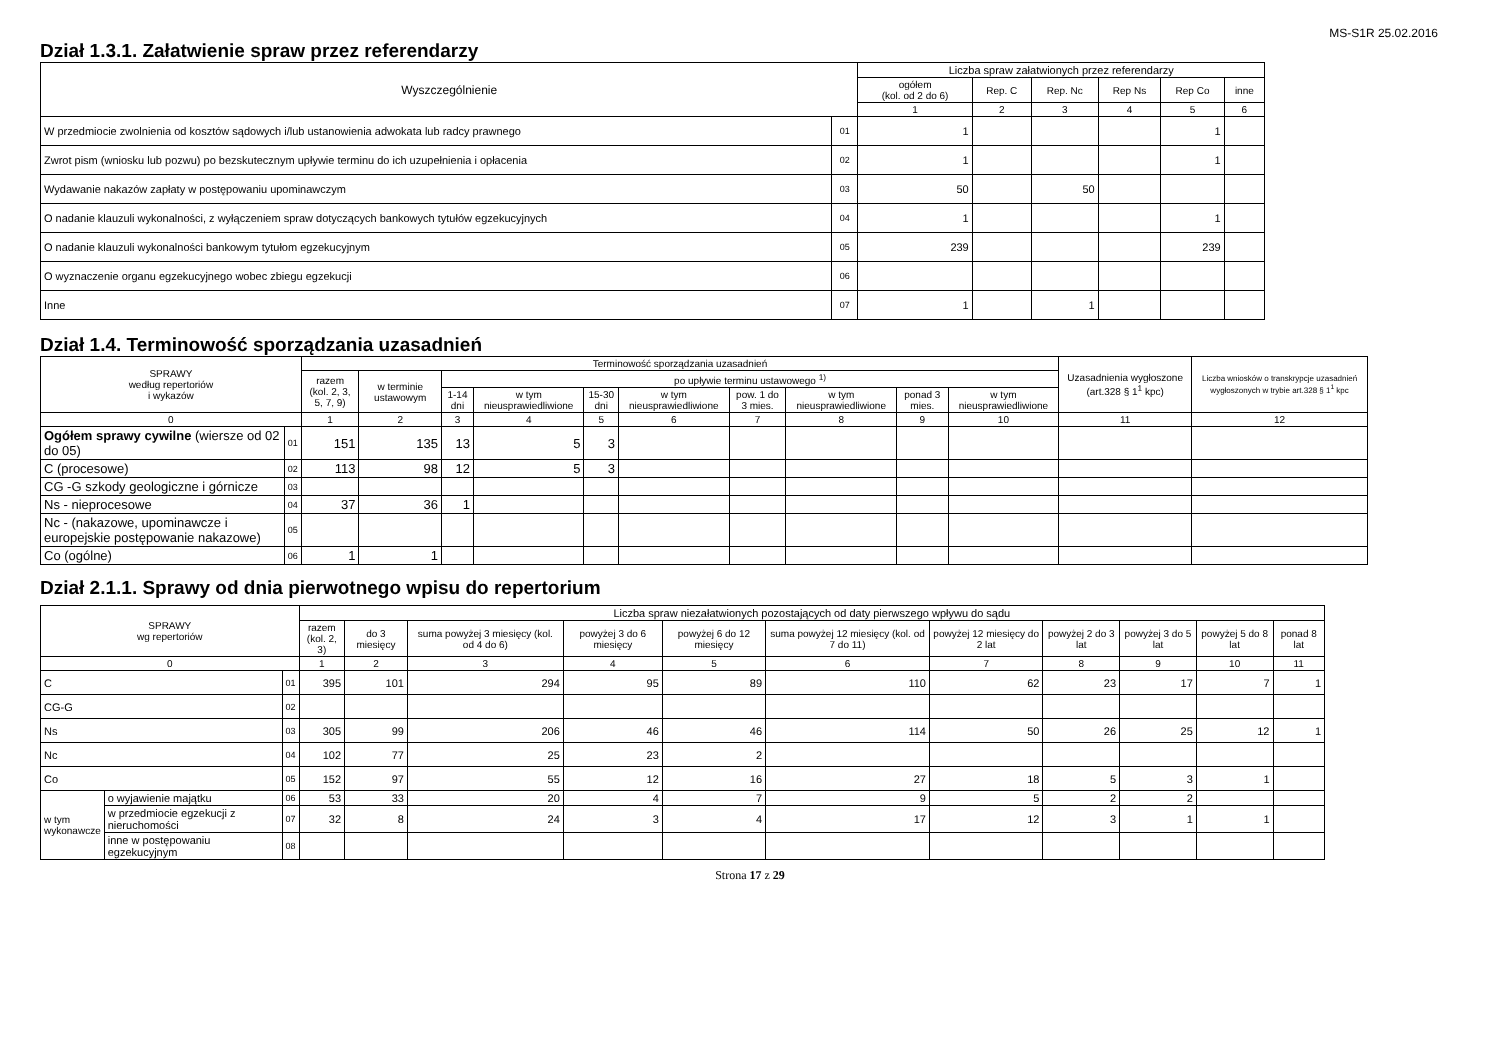MS-S1R 25.02.2016
Dział 1.3.1. Załatwienie spraw przez referendarzy
| Wyszczególnienie | | Liczba spraw załatwionych przez referendarzy | | | | | |
| --- | --- | --- | --- | --- | --- | --- | --- |
| | | ogółem (kol. od 2 do 6) | Rep. C | Rep. Nc | Rep Ns | Rep Co | inne |
| | | 1 | 2 | 3 | 4 | 5 | 6 |
| W przedmiocie zwolnienia od kosztów sądowych i/lub ustanowienia adwokata lub radcy prawnego | 01 | 1 | | | | 1 | |
| Zwrot pism (wniosku lub pozwu) po bezskutecznym upływie terminu do ich uzupełnienia i opłacenia | 02 | 1 | | | | 1 | |
| Wydawanie nakazów zapłaty w postępowaniu upominawczym | 03 | 50 | | 50 | | | |
| O nadanie klauzuli wykonalności, z wyłączeniem spraw dotyczących bankowych tytułów egzekucyjnych | 04 | 1 | | | | 1 | |
| O nadanie klauzuli wykonalności bankowym tytułom egzekucyjnym | 05 | 239 | | | | 239 | |
| O wyznaczenie organu egzekucyjnego wobec zbiegu egzekucji | 06 | | | | | | |
| Inne | 07 | 1 | | 1 | | | |
Dział 1.4. Terminowość sporządzania uzasadnień
| SPRAWY według repertoriów i wykazów | | Terminowość sporządzania uzasadnień | | | | | | | | | | Uzasadnienia wygłoszone (art.328 § 1<sup>1</sup> kpc) | Liczba wniosków o transkrypcje uzasadnień wygłoszonych w trybie art.328 § 1<sup>1</sup> kpc |
| --- | --- | --- | --- | --- | --- | --- | --- | --- | --- | --- | --- | --- | --- |
| | | razem (kol. 2, 3, 5, 7, 9) | w terminie ustawowym | po upływie terminu ustawowego <sup>1)</sup> | | | | | | | | | |
| | | | | 1-14 dni | w tym nieusprawiedliwione | 15-30 dni | w tym nieusprawiedliwione | pow. 1 do 3 mies. | w tym nieusprawiedliwione | ponad 3 mies. | w tym nieusprawiedliwione | | |
| 0 | | 1 | 2 | 3 | 4 | 5 | 6 | 7 | 8 | 9 | 10 | 11 | 12 |
| Ogółem sprawy cywilne (wiersze od 02 do 05) | 01 | 151 | 135 | 13 | 5 | 3 | | | | | | | |
| C (procesowe) | 02 | 113 | 98 | 12 | 5 | 3 | | | | | | | |
| CG -G szkody geologiczne i górnicze | 03 | | | | | | | | | | | | |
| Ns - nieprocesowe | 04 | 37 | 36 | 1 | | | | | | | | | |
| Nc - (nakazowe, upominawcze i europejskie postępowanie nakazowe) | 05 | | | | | | | | | | | | |
| Co (ogólne) | 06 | 1 | 1 | | | | | | | | | | |
Dział 2.1.1. Sprawy od dnia pierwotnego wpisu do repertorium
| SPRAWY wg repertoriów | | | Liczba spraw niezałatwionych pozostających od daty pierwszego wpływu do sądu | | | | | | | | | | |
| --- | --- | --- | --- | --- | --- | --- | --- | --- | --- | --- | --- | --- | --- |
| | | | razem (kol. 2, 3) | do 3 miesięcy | suma powyżej 3 miesięcy (kol. od 4 do 6) | powyżej 3 do 6 miesięcy | powyżej 6 do 12 miesięcy | suma powyżej 12 miesięcy (kol. od 7 do 11) | powyżej 12 miesięcy do 2 lat | powyżej 2 do 3 lat | powyżej 3 do 5 lat | powyżej 5 do 8 lat | ponad 8 lat |
| 0 | | | 1 | 2 | 3 | 4 | 5 | 6 | 7 | 8 | 9 | 10 | 11 |
| C | | 01 | 395 | 101 | 294 | 95 | 89 | 110 | 62 | 23 | 17 | 7 | 1 |
| CG-G | | 02 | | | | | | | | | | | |
| Ns | | 03 | 305 | 99 | 206 | 46 | 46 | 114 | 50 | 26 | 25 | 12 | 1 |
| Nc | | 04 | 102 | 77 | 25 | 23 | 2 | | | | | | |
| Co | | 05 | 152 | 97 | 55 | 12 | 16 | 27 | 18 | 5 | 3 | 1 | |
| w tym wykonawcze | o wyjawienie majątku | 06 | 53 | 33 | 20 | 4 | 7 | 9 | 5 | 2 | 2 | | |
| | w przedmiocie egzekucji z nieruchomości | 07 | 32 | 8 | 24 | 3 | 4 | 17 | 12 | 3 | 1 | 1 | |
| | inne w postępowaniu egzekucyjnym | 08 | | | | | | | | | | | |
Strona 17 z 29